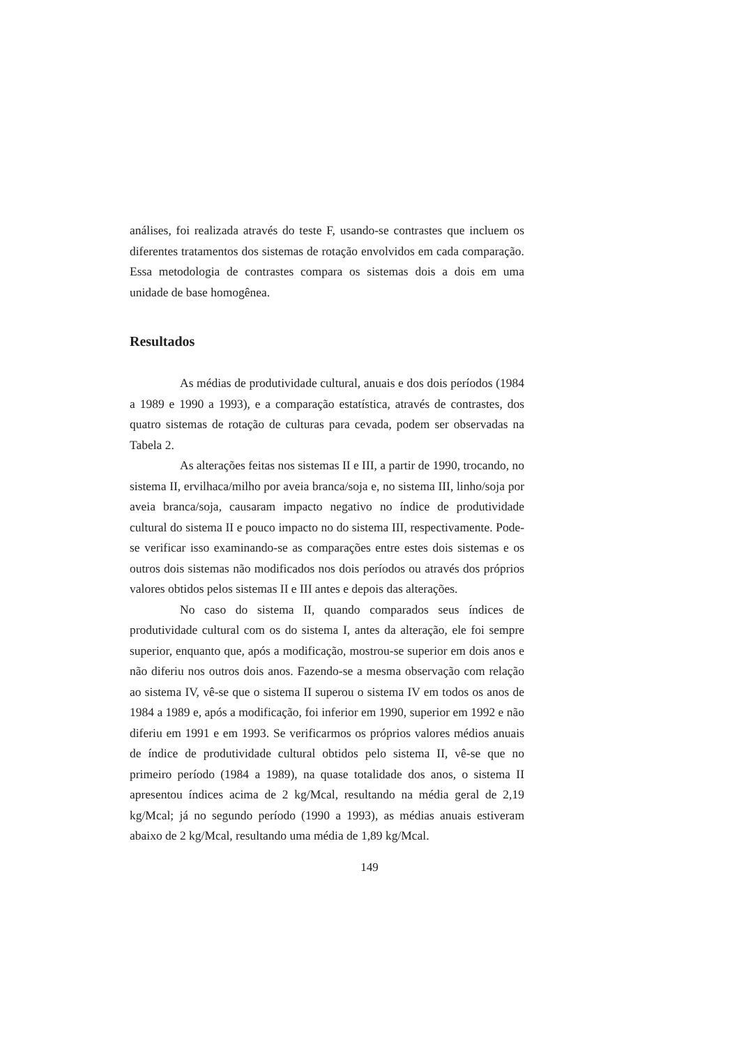análises, foi realizada através do teste F, usando-se contrastes que incluem os diferentes tratamentos dos sistemas de rotação envolvidos em cada comparação. Essa metodologia de contrastes compara os sistemas dois a dois em uma unidade de base homogênea.
Resultados
As médias de produtividade cultural, anuais e dos dois períodos (1984 a 1989 e 1990 a 1993), e a comparação estatística, através de contrastes, dos quatro sistemas de rotação de culturas para cevada, podem ser observadas na Tabela 2.
As alterações feitas nos sistemas II e III, a partir de 1990, trocando, no sistema II, ervilhaca/milho por aveia branca/soja e, no sistema III, linho/soja por aveia branca/soja, causaram impacto negativo no índice de produtividade cultural do sistema II e pouco impacto no do sistema III, respectivamente. Pode-se verificar isso examinando-se as comparações entre estes dois sistemas e os outros dois sistemas não modificados nos dois períodos ou através dos próprios valores obtidos pelos sistemas II e III antes e depois das alterações.
No caso do sistema II, quando comparados seus índices de produtividade cultural com os do sistema I, antes da alteração, ele foi sempre superior, enquanto que, após a modificação, mostrou-se superior em dois anos e não diferiu nos outros dois anos. Fazendo-se a mesma observação com relação ao sistema IV, vê-se que o sistema II superou o sistema IV em todos os anos de 1984 a 1989 e, após a modificação, foi inferior em 1990, superior em 1992 e não diferiu em 1991 e em 1993. Se verificarmos os próprios valores médios anuais de índice de produtividade cultural obtidos pelo sistema II, vê-se que no primeiro período (1984 a 1989), na quase totalidade dos anos, o sistema II apresentou índices acima de 2 kg/Mcal, resultando na média geral de 2,19 kg/Mcal; já no segundo período (1990 a 1993), as médias anuais estiveram abaixo de 2 kg/Mcal, resultando uma média de 1,89 kg/Mcal.
149